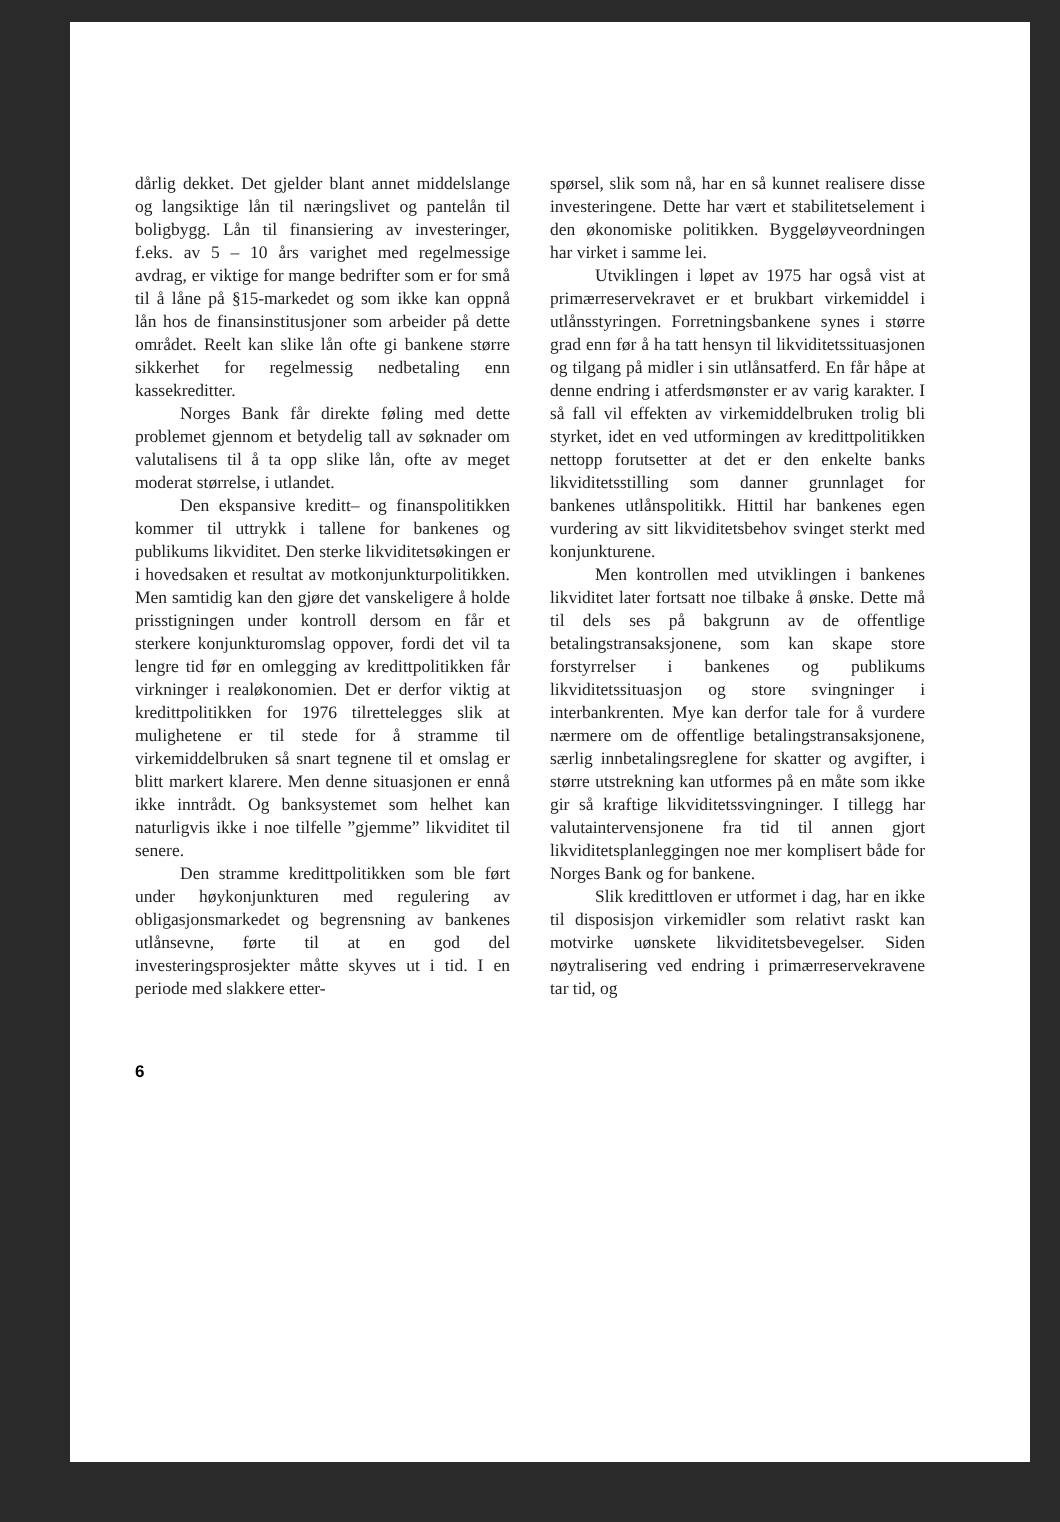dårlig dekket. Det gjelder blant annet middelslange og langsiktige lån til næringslivet og pantelån til boligbygg. Lån til finansiering av investeringer, f.eks. av 5 – 10 års varighet med regelmessige avdrag, er viktige for mange bedrifter som er for små til å låne på §15-markedet og som ikke kan oppnå lån hos de finansinstitusjoner som arbeider på dette området. Reelt kan slike lån ofte gi bankene større sikkerhet for regelmessig nedbetaling enn kassekreditter.
Norges Bank får direkte føling med dette problemet gjennom et betydelig tall av søknader om valutalisens til å ta opp slike lån, ofte av meget moderat størrelse, i utlandet.
Den ekspansive kreditt– og finanspolitikken kommer til uttrykk i tallene for bankenes og publikums likviditet. Den sterke likviditetsøkingen er i hovedsaken et resultat av motkonjunkturpolitikken. Men samtidig kan den gjøre det vanskeligere å holde prisstigningen under kontroll dersom en får et sterkere konjunkturomslag oppover, fordi det vil ta lengre tid før en omlegging av kredittpolitikken får virkninger i realøkonomien. Det er derfor viktig at kredittpolitikken for 1976 tilrettelegges slik at mulighetene er til stede for å stramme til virkemiddelbruken så snart tegnene til et omslag er blitt markert klarere. Men denne situasjonen er ennå ikke inntrådt. Og banksystemet som helhet kan naturligvis ikke i noe tilfelle ”gjemme” likviditet til senere.
Den stramme kredittpolitikken som ble ført under høykonjunkturen med regulering av obligasjonsmarkedet og begrensning av bankenes utlånsevne, førte til at en god del investeringsprosjekter måtte skyves ut i tid. I en periode med slakkere etter-
spørsel, slik som nå, har en så kunnet realisere disse investeringene. Dette har vært et stabilitetselement i den økonomiske politikken. Byggeløyveordningen har virket i samme lei.
Utviklingen i løpet av 1975 har også vist at primærreservekravet er et brukbart virkemiddel i utlånsstyringen. Forretningsbankene synes i større grad enn før å ha tatt hensyn til likviditetssituasjonen og tilgang på midler i sin utlånsatferd. En får håpe at denne endring i atferdsmønster er av varig karakter. I så fall vil effekten av virkemiddelbruken trolig bli styrket, idet en ved utformingen av kredittpolitikken nettopp forutsetter at det er den enkelte banks likviditetsstilling som danner grunnlaget for bankenes utlånspolitikk. Hittil har bankenes egen vurdering av sitt likviditetsbehov svinget sterkt med konjunkturene.
Men kontrollen med utviklingen i bankenes likviditet later fortsatt noe tilbake å ønske. Dette må til dels ses på bakgrunn av de offentlige betalingstransaksjonene, som kan skape store forstyrrelser i bankenes og publikums likviditetssituasjon og store svingninger i interbankrenten. Mye kan derfor tale for å vurdere nærmere om de offentlige betalingstransaksjonene, særlig innbetalingsreglene for skatter og avgifter, i større utstrekning kan utformes på en måte som ikke gir så kraftige likviditetssvingninger. I tillegg har valutaintervensjonene fra tid til annen gjort likviditetsplanleggingen noe mer komplisert både for Norges Bank og for bankene.
Slik kredittloven er utformet i dag, har en ikke til disposisjon virkemidler som relativt raskt kan motvirke uønskete likviditetsbevegelser. Siden nøytralisering ved endring i primærreservekravene tar tid, og
6